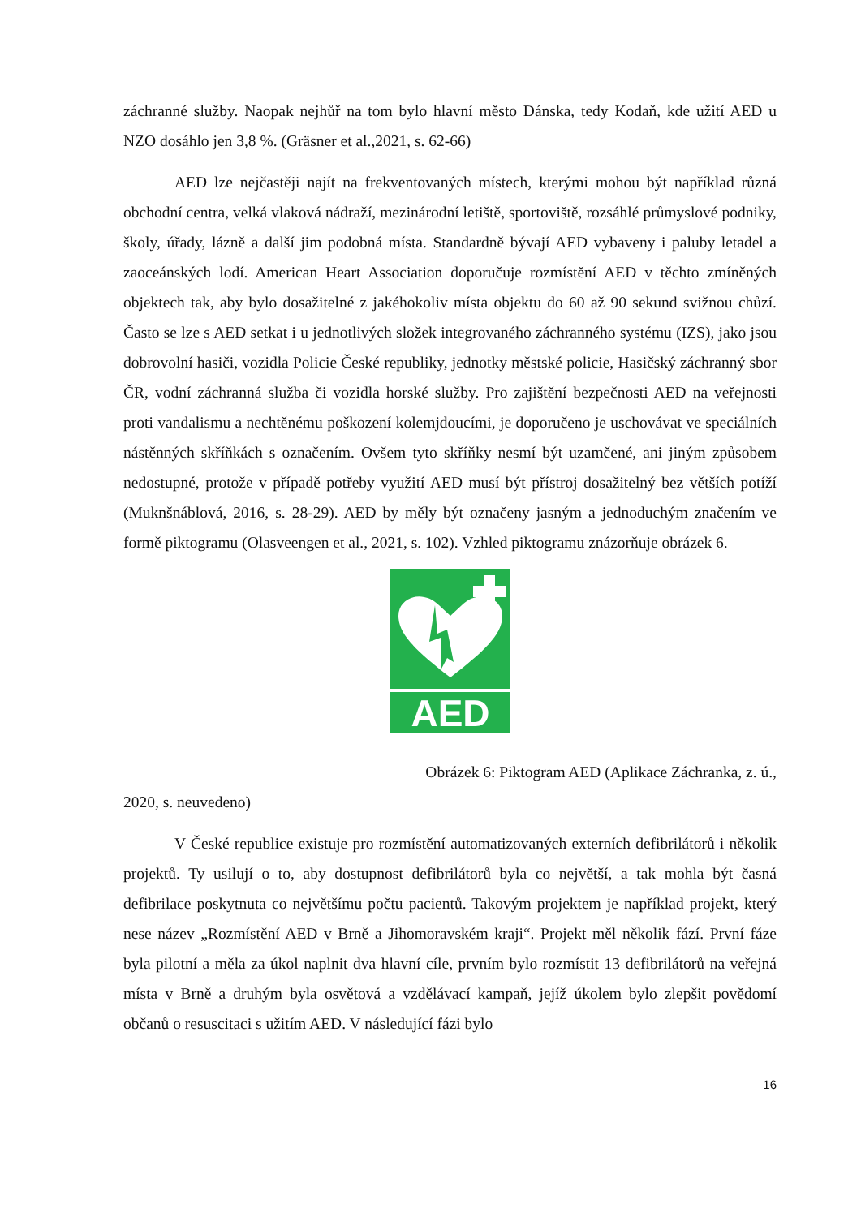záchranné služby. Naopak nejhůř na tom bylo hlavní město Dánska, tedy Kodaň, kde užití AED u NZO dosáhlo jen 3,8 %. (Gräsner et al.,2021, s. 62-66)
AED lze nejčastěji najít na frekventovaných místech, kterými mohou být například různá obchodní centra, velká vlaková nádraží, mezinárodní letiště, sportoviště, rozsáhlé průmyslové podniky, školy, úřady, lázně a další jim podobná místa. Standardně bývají AED vybaveny i paluby letadel a zaoceánských lodí. American Heart Association doporučuje rozmístění AED v těchto zmíněných objektech tak, aby bylo dosažitelné z jakéhokoliv místa objektu do 60 až 90 sekund svižnou chůzí. Často se lze s AED setkat i u jednotlivých složek integrovaného záchranného systému (IZS), jako jsou dobrovolní hasiči, vozidla Policie České republiky, jednotky městské policie, Hasičský záchranný sbor ČR, vodní záchranná služba či vozidla horské služby. Pro zajištění bezpečnosti AED na veřejnosti proti vandalismu a nechtěnému poškození kolemjdoucími, je doporučeno je uschovávat ve speciálních nástěnných skříňkách s označením. Ovšem tyto skříňky nesmí být uzamčené, ani jiným způsobem nedostupné, protože v případě potřeby využití AED musí být přístroj dosažitelný bez větších potíží (Muknšnáblová, 2016, s. 28-29). AED by měly být označeny jasným a jednoduchým značením ve formě piktogramu (Olasveengen et al., 2021, s. 102). Vzhled piktogramu znázorňuje obrázek 6.
AED
Obrázek 6: Piktogram AED (Aplikace Záchranka, z. ú.,
2020, s. neuvedeno)
V České republice existuje pro rozmístění automatizovaných externích defibrilátorů i několik projektů. Ty usilují o to, aby dostupnost defibrilátorů byla co největší, a tak mohla být časná defibrilace poskytnuta co největšímu počtu pacientů. Takovým projektem je například projekt, který nese název „Rozmístění AED v Brně a Jihomoravském kraji“. Projekt měl několik fází. První fáze byla pilotní a měla za úkol naplnit dva hlavní cíle, prvním bylo rozmístit 13 defibrilátorů na veřejná místa v Brně a druhým byla osvětová a vzdělávací kampaň, jejíž úkolem bylo zlepšit povědomí občanů o resuscitaci s užitím AED. V následující fázi bylo
16